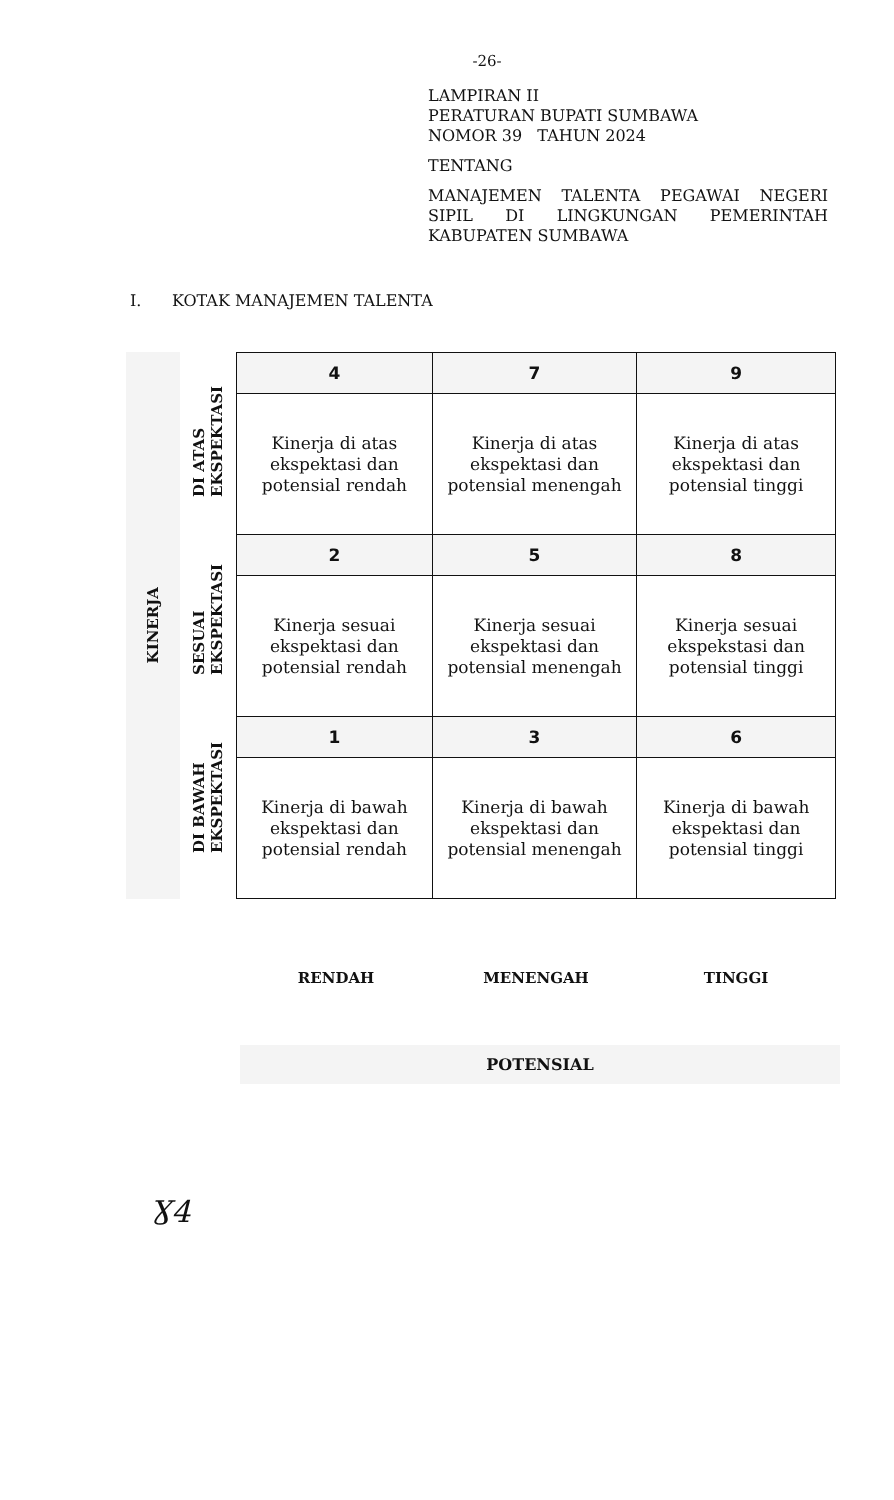-26-
LAMPIRAN II
PERATURAN BUPATI SUMBAWA
NOMOR 39 TAHUN 2024
TENTANG
MANAJEMEN TALENTA PEGAWAI NEGERI SIPIL DI LINGKUNGAN PEMERINTAH KABUPATEN SUMBAWA
I. KOTAK MANAJEMEN TALENTA
KINERJA
DI ATAS
EKSPEKTASI
SESUAI
EKSPEKTASI
DI BAWAH
EKSPEKTASI
| 4 | 7 | 9 |
| Kinerja di atas ekspektasi dan potensial rendah | Kinerja di atas ekspektasi dan potensial menengah | Kinerja di atas ekspektasi dan potensial tinggi |
| 2 | 5 | 8 |
| Kinerja sesuai ekspektasi dan potensial rendah | Kinerja sesuai ekspektasi dan potensial menengah | Kinerja sesuai ekspekstasi dan potensial tinggi |
| 1 | 3 | 6 |
| Kinerja di bawah ekspektasi dan potensial rendah | Kinerja di bawah ekspektasi dan potensial menengah | Kinerja di bawah ekspektasi dan potensial tinggi |
RENDAH MENENGAH TINGGI
POTENSIAL
Ɣ4